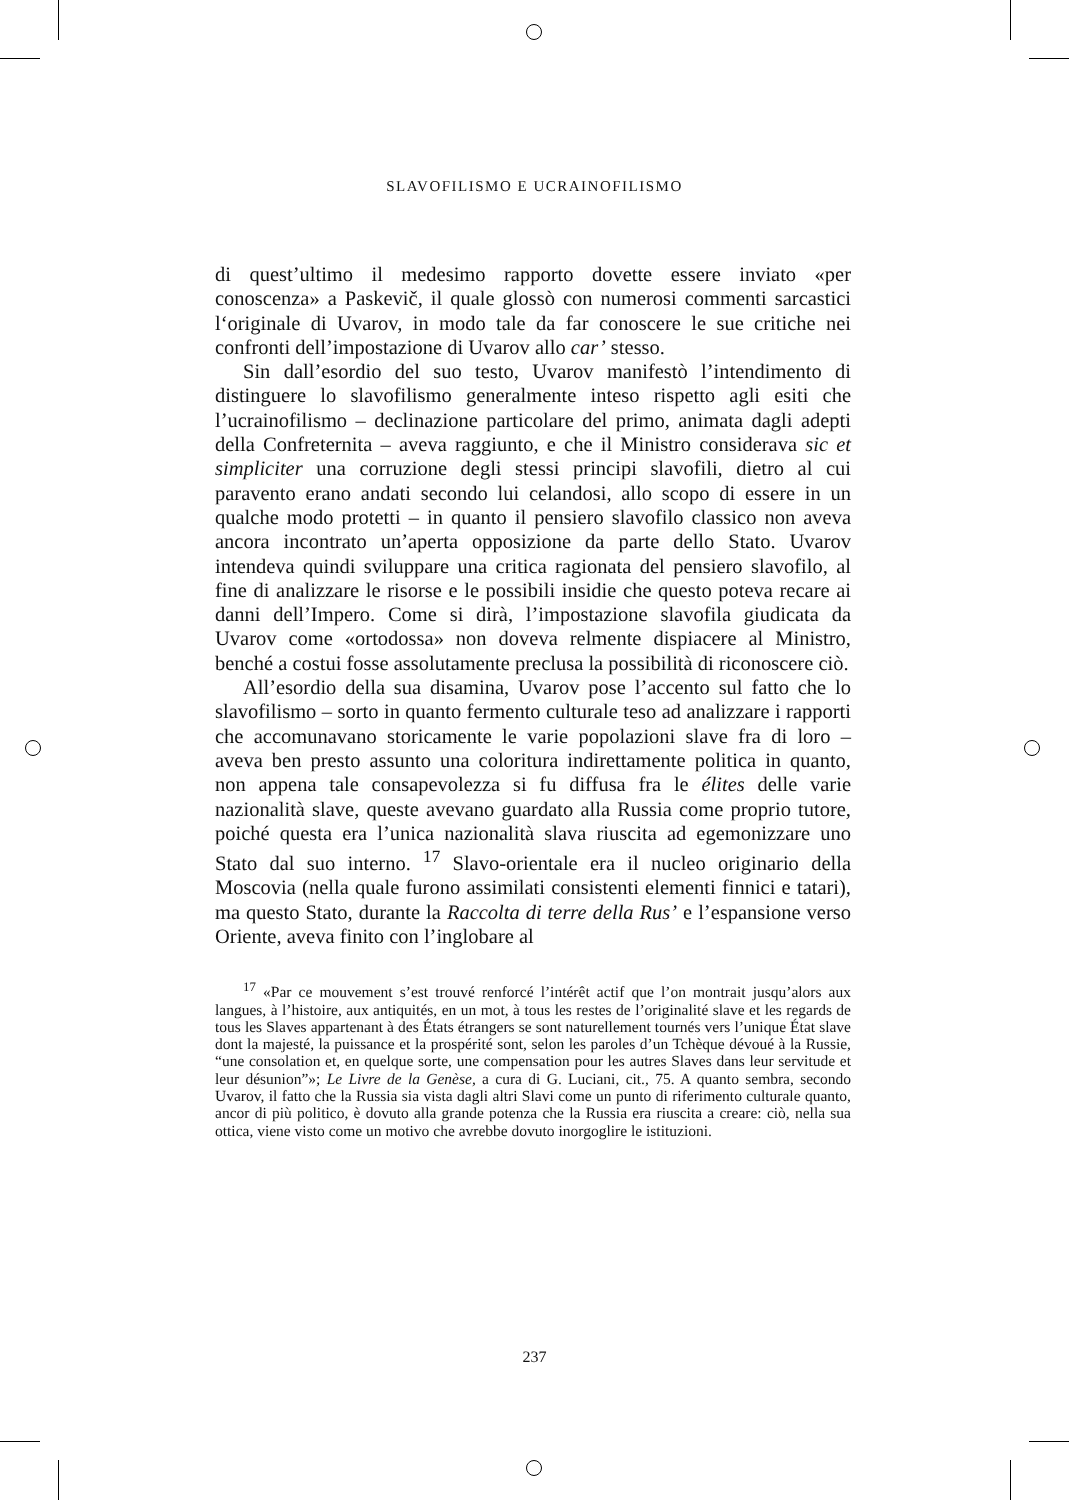SLAVOFILISMO E UCRAINOFILISMO
di quest’ultimo il medesimo rapporto dovette essere inviato «per conoscenza» a Paskevič, il quale glossò con numerosi commenti sarcastici l‘originale di Uvarov, in modo tale da far conoscere le sue critiche nei confronti dell’impostazione di Uvarov allo car’ stesso.
Sin dall’esordio del suo testo, Uvarov manifestò l’intendimento di distinguere lo slavofilismo generalmente inteso rispetto agli esiti che l’ucrainofilismo – declinazione particolare del primo, animata dagli adepti della Confreternita – aveva raggiunto, e che il Ministro considerava sic et simpliciter una corruzione degli stessi principi slavofili, dietro al cui paravento erano andati secondo lui celandosi, allo scopo di essere in un qualche modo protetti – in quanto il pensiero slavofilo classico non aveva ancora incontrato un’aperta opposizione da parte dello Stato. Uvarov intendeva quindi sviluppare una critica ragionata del pensiero slavofilo, al fine di analizzare le risorse e le possibili insidie che questo poteva recare ai danni dell’Impero. Come si dirà, l’impostazione slavofila giudicata da Uvarov come «ortodossa» non doveva relmente dispiacere al Ministro, benché a costui fosse assolutamente preclusa la possibilità di riconoscere ciò.
All’esordio della sua disamina, Uvarov pose l’accento sul fatto che lo slavofilismo – sorto in quanto fermento culturale teso ad analizzare i rapporti che accomunavano storicamente le varie popolazioni slave fra di loro – aveva ben presto assunto una coloritura indirettamente politica in quanto, non appena tale consapevolezza si fu diffusa fra le élites delle varie nazionalità slave, queste avevano guardato alla Russia come proprio tutore, poiché questa era l’unica nazionalità slava riuscita ad egemonizzare uno Stato dal suo interno. <sup>17</sup> Slavo-orientale era il nucleo originario della Moscovia (nella quale furono assimilati consistenti elementi finnici e tatari), ma questo Stato, durante la Raccolta di terre della Rus’ e l’espansione verso Oriente, aveva finito con l’inglobare al
<sup>17</sup> «Par ce mouvement s’est trouvé renforcé l’intérêt actif que l’on montrait jusqu’alors aux langues, à l’histoire, aux antiquités, en un mot, à tous les restes de l’originalité slave et les regards de tous les Slaves appartenant à des États étrangers se sont naturellement tournés vers l’unique État slave dont la majesté, la puissance et la prospérité sont, selon les paroles d’un Tchèque dévoué à la Russie, “une consolation et, en quelque sorte, une compensation pour les autres Slaves dans leur servitude et leur désunion”»; Le Livre de la Genèse, a cura di G. Luciani, cit., 75. A quanto sembra, secondo Uvarov, il fatto che la Russia sia vista dagli altri Slavi come un punto di riferimento culturale quanto, ancor di più politico, è dovuto alla grande potenza che la Russia era riuscita a creare: ciò, nella sua ottica, viene visto come un motivo che avrebbe dovuto inorgoglire le istituzioni.
237